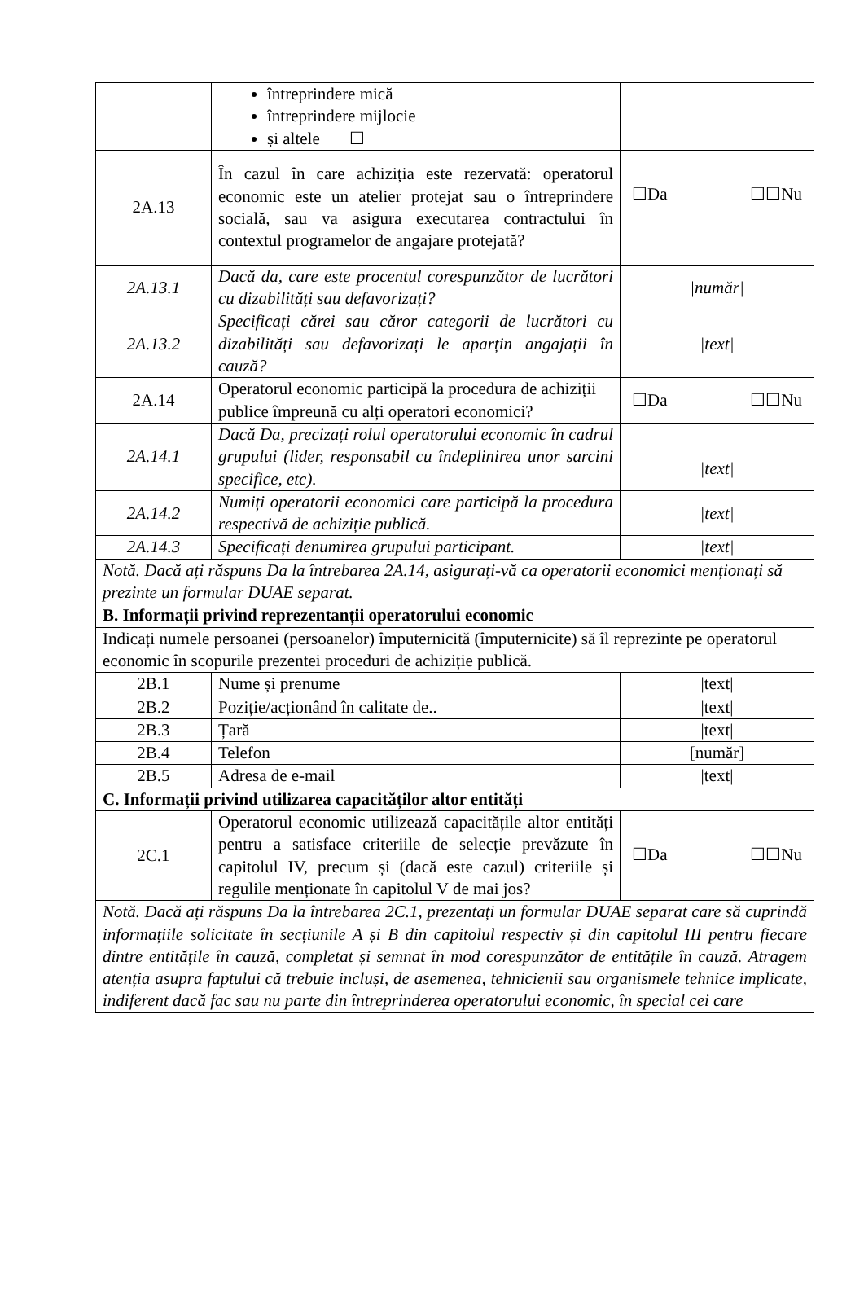| | întreprindere mică întreprindere mijlocie și altele ☐ | |
| 2A.13 | În cazul în care achiziția este rezervată: operatorul economic este un atelier protejat sau o întreprindere socială, sau va asigura executarea contractului în contextul programelor de angajare protejată? | ☐Da ☐☐Nu |
| 2A.13.1 | Dacă da, care este procentul corespunzător de lucrători cu dizabilități sau defavorizați? | /număr/ |
| 2A.13.2 | Specificați cărei sau căror categorii de lucrători cu dizabilități sau defavorizați le aparțin angajații în cauză? | /text/ |
| 2A.14 | Operatorul economic participă la procedura de achiziții publice împreună cu alți operatori economici? | ☐Da ☐☐Nu |
| 2A.14.1 | Dacă Da, precizați rolul operatorului economic în cadrul grupului (lider, responsabil cu îndeplinirea unor sarcini specifice, etc). | /text/ |
| 2A.14.2 | Numiți operatorii economici care participă la procedura respectivă de achiziție publică. | /text/ |
| 2A.14.3 | Specificați denumirea grupului participant. | /text/ |
| Notă. Dacă ați răspuns Da la întrebarea 2A.14, asigurați-vă ca operatorii economici menționați să prezinte un formular DUAE separat. | | |
| B. Informații privind reprezentanții operatorului economic | | |
| Indicați numele persoanei (persoanelor) împuternicită (împuternicite) să îl reprezinte pe operatorul economic în scopurile prezentei proceduri de achiziție publică. | | |
| 2B.1 | Nume și prenume | /text/ |
| 2B.2 | Poziție/acționând în calitate de.. | /text/ |
| 2B.3 | Țară | /text/ |
| 2B.4 | Telefon | [număr] |
| 2B.5 | Adresa de e-mail | /text/ |
| C. Informații privind utilizarea capacităților altor entități | | |
| 2C.1 | Operatorul economic utilizează capacitățile altor entități pentru a satisface criteriile de selecție prevăzute în capitolul IV, precum și (dacă este cazul) criteriile și regulile menționate în capitolul V de mai jos? | ☐Da ☐☐Nu |
| Notă. Dacă ați răspuns Da la întrebarea 2C.1, prezentați un formular DUAE separat care să cuprindă informațiile solicitate în secțiunile A și B din capitolul respectiv și din capitolul III pentru fiecare dintre entitățile în cauză, completat și semnat în mod corespunzător de entitățile în cauză. Atragem atenția asupra faptului că trebuie incluși, de asemenea, tehnicienii sau organismele tehnice implicate, indiferent dacă fac sau nu parte din întreprinderea operatorului economic, în special cei care | | |